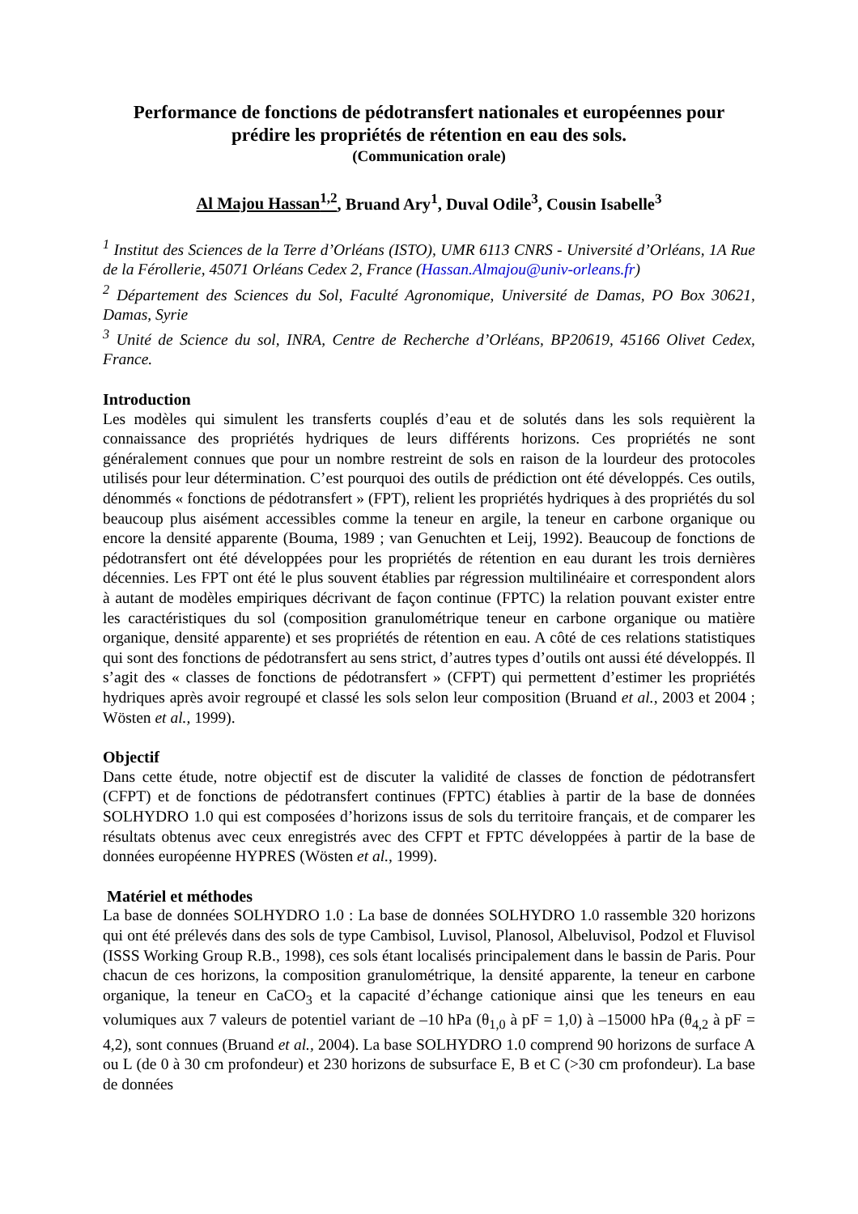Performance de fonctions de pédotransfert nationales et européennes pour prédire les propriétés de rétention en eau des sols.
(Communication orale)
Al Majou Hassan<sup>1,2</sup>, Bruand Ary<sup>1</sup>, Duval Odile<sup>3</sup>, Cousin Isabelle<sup>3</sup>
<sup>1</sup> Institut des Sciences de la Terre d’Orléans (ISTO), UMR 6113 CNRS - Université d’Orléans, 1A Rue de la Férollerie, 45071 Orléans Cedex 2, France (Hassan.Almajou@univ-orleans.fr)
<sup>2</sup> Département des Sciences du Sol, Faculté Agronomique, Université de Damas, PO Box 30621, Damas, Syrie
<sup>3</sup> Unité de Science du sol, INRA, Centre de Recherche d’Orléans, BP20619, 45166 Olivet Cedex, France.
Introduction
Les modèles qui simulent les transferts couplés d’eau et de solutés dans les sols requièrent la connaissance des propriétés hydriques de leurs différents horizons. Ces propriétés ne sont généralement connues que pour un nombre restreint de sols en raison de la lourdeur des protocoles utilisés pour leur détermination. C’est pourquoi des outils de prédiction ont été développés. Ces outils, dénommés « fonctions de pédotransfert » (FPT), relient les propriétés hydriques à des propriétés du sol beaucoup plus aisément accessibles comme la teneur en argile, la teneur en carbone organique ou encore la densité apparente (Bouma, 1989 ; van Genuchten et Leij, 1992). Beaucoup de fonctions de pédotransfert ont été développées pour les propriétés de rétention en eau durant les trois dernières décennies. Les FPT ont été le plus souvent établies par régression multilinéaire et correspondent alors à autant de modèles empiriques décrivant de façon continue (FPTC) la relation pouvant exister entre les caractéristiques du sol (composition granulométrique teneur en carbone organique ou matière organique, densité apparente) et ses propriétés de rétention en eau. A côté de ces relations statistiques qui sont des fonctions de pédotransfert au sens strict, d’autres types d’outils ont aussi été développés. Il s’agit des « classes de fonctions de pédotransfert » (CFPT) qui permettent d’estimer les propriétés hydriques après avoir regroupé et classé les sols selon leur composition (Bruand et al., 2003 et 2004 ; Wösten et al., 1999).
Objectif
Dans cette étude, notre objectif est de discuter la validité de classes de fonction de pédotransfert (CFPT) et de fonctions de pédotransfert continues (FPTC) établies à partir de la base de données SOLHYDRO 1.0 qui est composées d’horizons issus de sols du territoire français, et de comparer les résultats obtenus avec ceux enregistrés avec des CFPT et FPTC développées à partir de la base de données européenne HYPRES (Wösten et al., 1999).
Matériel et méthodes
La base de données SOLHYDRO 1.0 : La base de données SOLHYDRO 1.0 rassemble 320 horizons qui ont été prélevés dans des sols de type Cambisol, Luvisol, Planosol, Albeluvisol, Podzol et Fluvisol (ISSS Working Group R.B., 1998), ces sols étant localisés principalement dans le bassin de Paris. Pour chacun de ces horizons, la composition granulométrique, la densité apparente, la teneur en carbone organique, la teneur en CaCO<sub>3</sub> et la capacité d’échange cationique ainsi que les teneurs en eau volumiques aux 7 valeurs de potentiel variant de –10 hPa (θ<sub>1,0</sub> à pF = 1,0) à –15000 hPa (θ<sub>4,2</sub> à pF = 4,2), sont connues (Bruand et al., 2004). La base SOLHYDRO 1.0 comprend 90 horizons de surface A ou L (de 0 à 30 cm profondeur) et 230 horizons de subsurface E, B et C (>30 cm profondeur). La base de données